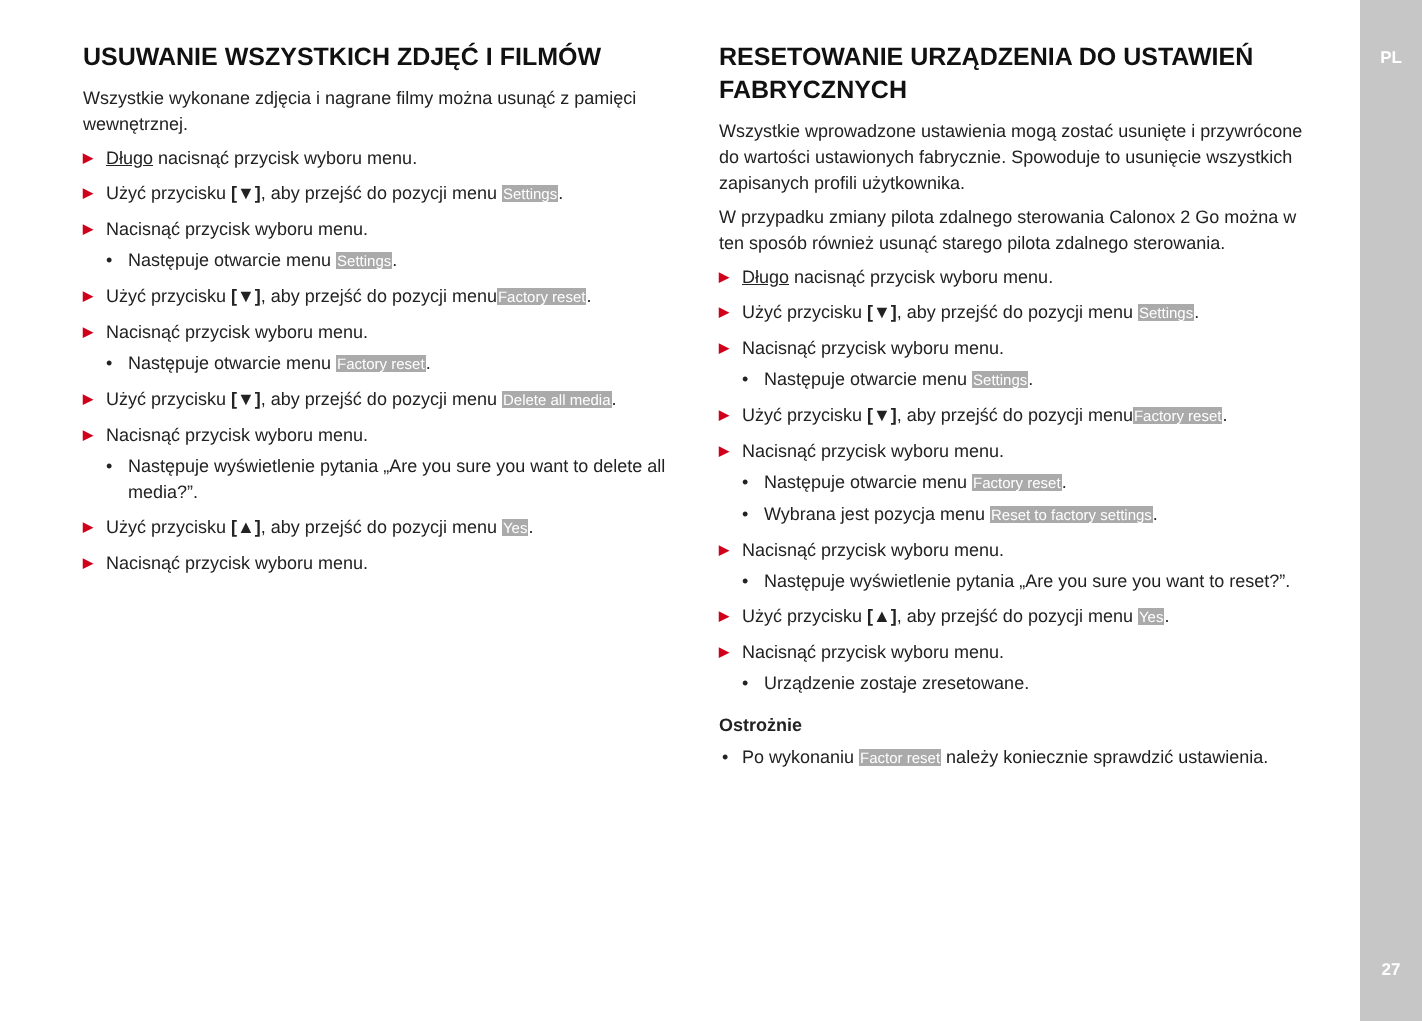PL
USUWANIE WSZYSTKICH ZDJĘĆ I FILMÓW
Wszystkie wykonane zdjęcia i nagrane filmy można usunąć z pamięci wewnętrznej.
▶ Długo nacisnąć przycisk wyboru menu.
▶ Użyć przycisku [▼], aby przejść do pozycji menu Settings.
▶ Nacisnąć przycisk wyboru menu.
• Następuje otwarcie menu Settings.
▶ Użyć przycisku [▼], aby przejść do pozycji menuFactory reset.
▶ Nacisnąć przycisk wyboru menu.
• Następuje otwarcie menu Factory reset.
▶ Użyć przycisku [▼], aby przejść do pozycji menu Delete all media.
▶ Nacisnąć przycisk wyboru menu.
• Następuje wyświetlenie pytania „Are you sure you want to delete all media?”.
▶ Użyć przycisku [▲], aby przejść do pozycji menu Yes.
▶ Nacisnąć przycisk wyboru menu.
RESETOWANIE URZĄDZENIA DO USTAWIEŃ FABRYCZNYCH
Wszystkie wprowadzone ustawienia mogą zostać usunięte i przywrócone do wartości ustawionych fabrycznie. Spowoduje to usunięcie wszystkich zapisanych profili użytkownika.
W przypadku zmiany pilota zdalnego sterowania Calonox 2 Go można w ten sposób również usunąć starego pilota zdalnego sterowania.
▶ Długo nacisnąć przycisk wyboru menu.
▶ Użyć przycisku [▼], aby przejść do pozycji menu Settings.
▶ Nacisnąć przycisk wyboru menu.
• Następuje otwarcie menu Settings.
▶ Użyć przycisku [▼], aby przejść do pozycji menuFactory reset.
▶ Nacisnąć przycisk wyboru menu.
• Następuje otwarcie menu Factory reset.
• Wybrana jest pozycja menu Reset to factory settings.
▶ Nacisnąć przycisk wyboru menu.
• Następuje wyświetlenie pytania „Are you sure you want to reset?”.
▶ Użyć przycisku [▲], aby przejść do pozycji menu Yes.
▶ Nacisnąć przycisk wyboru menu.
• Urządzenie zostaje zresetowane.
Ostrożnie
• Po wykonaniu Factor reset należy koniecznie sprawdzić ustawienia.
27